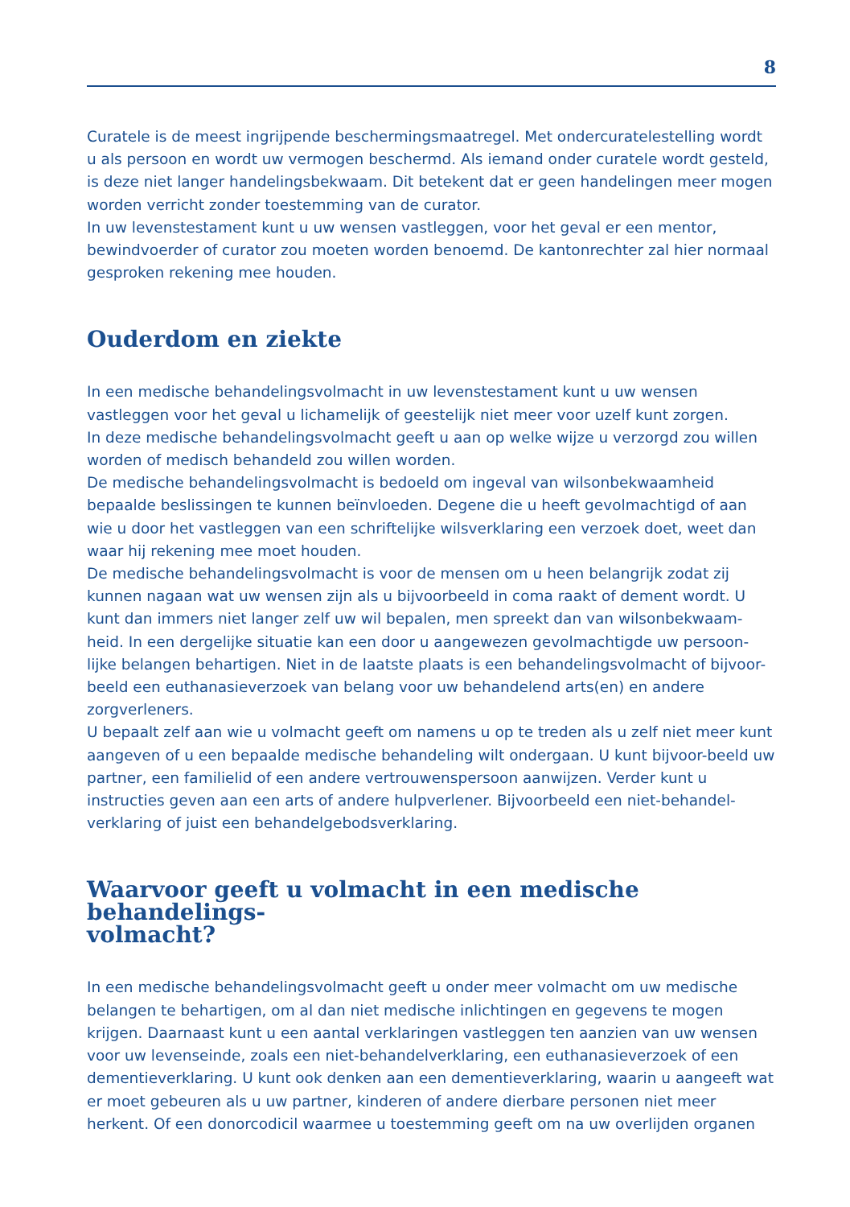8
Curatele is de meest ingrijpende beschermingsmaatregel. Met ondercuratelestelling wordt u als persoon en wordt uw vermogen beschermd. Als iemand onder curatele wordt gesteld, is deze niet langer handelingsbekwaam. Dit betekent dat er geen handelingen meer mogen worden verricht zonder toestemming van de curator.
In uw levenstestament kunt u uw wensen vastleggen, voor het geval er een mentor, bewindvoerder of curator zou moeten worden benoemd. De kantonrechter zal hier normaal gesproken rekening mee houden.
Ouderdom en ziekte
In een medische behandelingsvolmacht in uw levenstestament kunt u uw wensen vastleggen voor het geval u lichamelijk of geestelijk niet meer voor uzelf kunt zorgen.
In deze medische behandelingsvolmacht geeft u aan op welke wijze u verzorgd zou willen worden of medisch behandeld zou willen worden.
De medische behandelingsvolmacht is bedoeld om ingeval van wilsonbekwaamheid bepaalde beslissingen te kunnen beïnvloeden. Degene die u heeft gevolmachtigd of aan wie u door het vastleggen van een schriftelijke wilsverklaring een verzoek doet, weet dan waar hij rekening mee moet houden.
De medische behandelingsvolmacht is voor de mensen om u heen belangrijk zodat zij kunnen nagaan wat uw wensen zijn als u bijvoorbeeld in coma raakt of dement wordt. U kunt dan immers niet langer zelf uw wil bepalen, men spreekt dan van wilsonbekwaam-heid. In een dergelijke situatie kan een door u aangewezen gevolmachtigde uw persoon-lijke belangen behartigen. Niet in de laatste plaats is een behandelingsvolmacht of bijvoor-beeld een euthanasieverzoek van belang voor uw behandelend arts(en) en andere zorgverleners.
U bepaalt zelf aan wie u volmacht geeft om namens u op te treden als u zelf niet meer kunt aangeven of u een bepaalde medische behandeling wilt ondergaan. U kunt bijvoor-beeld uw partner, een familielid of een andere vertrouwenspersoon aanwijzen. Verder kunt u instructies geven aan een arts of andere hulpverlener. Bijvoorbeeld een niet-behandel-verklaring of juist een behandelgebodsverklaring.
Waarvoor geeft u volmacht in een medische behandelings-
volmacht?
In een medische behandelingsvolmacht geeft u onder meer volmacht om uw medische belangen te behartigen, om al dan niet medische inlichtingen en gegevens te mogen krijgen. Daarnaast kunt u een aantal verklaringen vastleggen ten aanzien van uw wensen voor uw levenseinde, zoals een niet-behandelverklaring, een euthanasieverzoek of een dementieverklaring. U kunt ook denken aan een dementieverklaring, waarin u aangeeft wat er moet gebeuren als u uw partner, kinderen of andere dierbare personen niet meer herkent. Of een donorcodicil waarmee u toestemming geeft om na uw overlijden organen